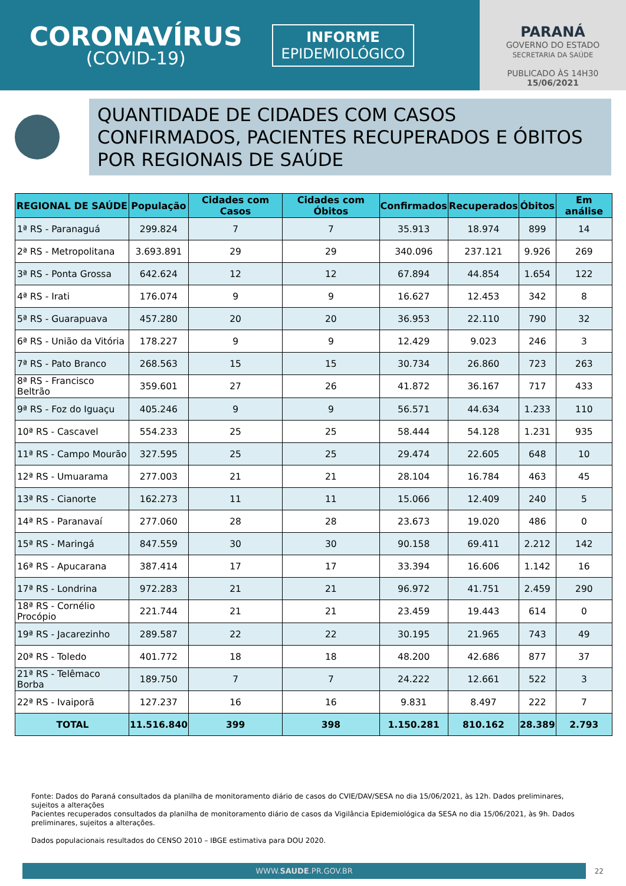CORONAVÍRUS
(COVID-19)
INFORME
EPIDEMIOLÓGICO
PARANÁ
GOVERNO DO ESTADO
SECRETARIA DA SAÚDE
PUBLICADO ÀS 14H30
15/06/2021
QUANTIDADE DE CIDADES COM CASOS CONFIRMADOS, PACIENTES RECUPERADOS E ÓBITOS POR REGIONAIS DE SAÚDE
| REGIONAL DE SAÚDE | População | Cidades com Casos | Cidades com Óbitos | Confirmados | Recuperados | Óbitos | Em análise |
| --- | --- | --- | --- | --- | --- | --- | --- |
| 1ª RS - Paranaguá | 299.824 | 7 | 7 | 35.913 | 18.974 | 899 | 14 |
| 2ª RS - Metropolitana | 3.693.891 | 29 | 29 | 340.096 | 237.121 | 9.926 | 269 |
| 3ª RS - Ponta Grossa | 642.624 | 12 | 12 | 67.894 | 44.854 | 1.654 | 122 |
| 4ª RS - Irati | 176.074 | 9 | 9 | 16.627 | 12.453 | 342 | 8 |
| 5ª RS - Guarapuava | 457.280 | 20 | 20 | 36.953 | 22.110 | 790 | 32 |
| 6ª RS - União da Vitória | 178.227 | 9 | 9 | 12.429 | 9.023 | 246 | 3 |
| 7ª RS - Pato Branco | 268.563 | 15 | 15 | 30.734 | 26.860 | 723 | 263 |
| 8ª RS - Francisco Beltrão | 359.601 | 27 | 26 | 41.872 | 36.167 | 717 | 433 |
| 9ª RS - Foz do Iguaçu | 405.246 | 9 | 9 | 56.571 | 44.634 | 1.233 | 110 |
| 10ª RS - Cascavel | 554.233 | 25 | 25 | 58.444 | 54.128 | 1.231 | 935 |
| 11ª RS - Campo Mourão | 327.595 | 25 | 25 | 29.474 | 22.605 | 648 | 10 |
| 12ª RS - Umuarama | 277.003 | 21 | 21 | 28.104 | 16.784 | 463 | 45 |
| 13ª RS - Cianorte | 162.273 | 11 | 11 | 15.066 | 12.409 | 240 | 5 |
| 14ª RS - Paranavaí | 277.060 | 28 | 28 | 23.673 | 19.020 | 486 | 0 |
| 15ª RS - Maringá | 847.559 | 30 | 30 | 90.158 | 69.411 | 2.212 | 142 |
| 16ª RS - Apucarana | 387.414 | 17 | 17 | 33.394 | 16.606 | 1.142 | 16 |
| 17ª RS - Londrina | 972.283 | 21 | 21 | 96.972 | 41.751 | 2.459 | 290 |
| 18ª RS - Cornélio Procópio | 221.744 | 21 | 21 | 23.459 | 19.443 | 614 | 0 |
| 19ª RS - Jacarezinho | 289.587 | 22 | 22 | 30.195 | 21.965 | 743 | 49 |
| 20ª RS - Toledo | 401.772 | 18 | 18 | 48.200 | 42.686 | 877 | 37 |
| 21ª RS - Telêmaco Borba | 189.750 | 7 | 7 | 24.222 | 12.661 | 522 | 3 |
| 22ª RS - Ivaiporã | 127.237 | 16 | 16 | 9.831 | 8.497 | 222 | 7 |
| TOTAL | 11.516.840 | 399 | 398 | 1.150.281 | 810.162 | 28.389 | 2.793 |
Fonte: Dados do Paraná consultados da planilha de monitoramento diário de casos do CVIE/DAV/SESA no dia 15/06/2021, às 12h. Dados preliminares, sujeitos a alterações
Pacientes recuperados consultados da planilha de monitoramento diário de casos da Vigilância Epidemiológica da SESA no dia 15/06/2021, às 9h. Dados preliminares, sujeitos a alterações.
Dados populacionais resultados do CENSO 2010 – IBGE estimativa para DOU 2020.
WWW.SAUDE.PR.GOV.BR
22